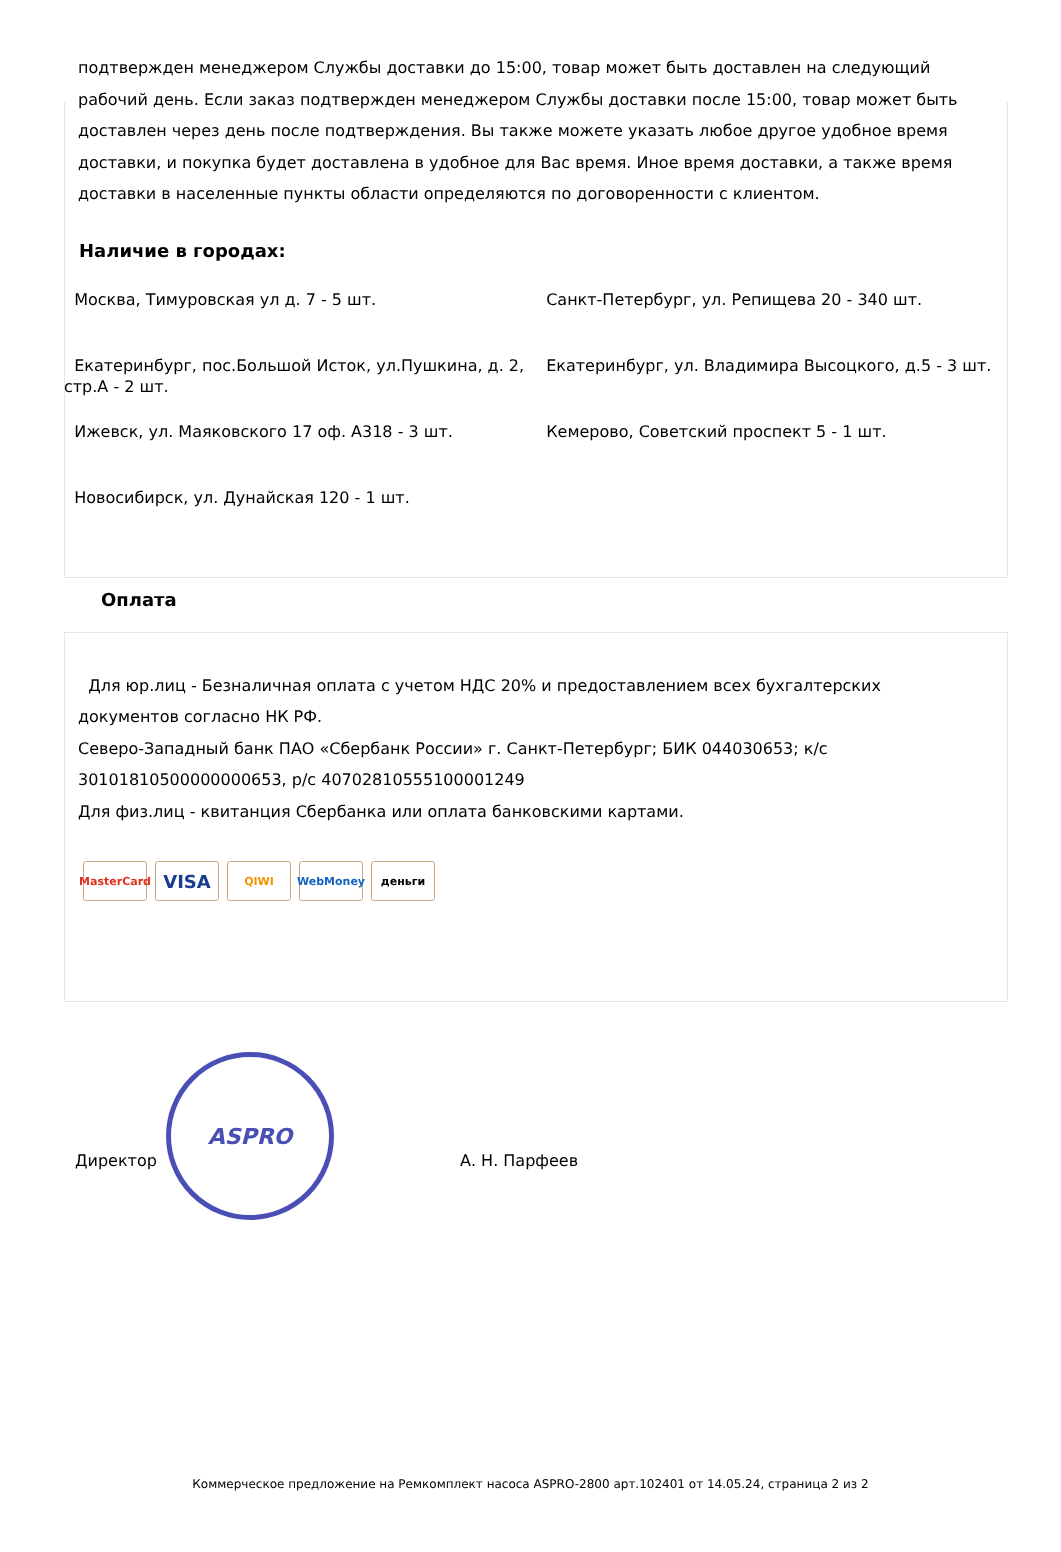ASPRO
подтвержден менеджером Службы доставки до 15:00, товар может быть доставлен на следующий рабочий день. Если заказ подтвержден менеджером Службы доставки после 15:00, товар может быть доставлен через день после подтверждения. Вы также можете указать любое другое удобное время доставки, и покупка будет доставлена в удобное для Вас время. Иное время доставки, а также время доставки в населенные пункты области определяются по договоренности с клиентом.
Наличие в городах:
Москва, Тимуровская ул д. 7 - 5 шт.
Санкт-Петербург, ул. Репищева 20 - 340 шт.
Екатеринбург, пос.Большой Исток, ул.Пушкина, д. 2, стр.А - 2 шт.
Екатеринбург, ул. Владимира Высоцкого, д.5 - 3 шт.
Ижевск, ул. Маяковского 17 оф. А318 - 3 шт.
Кемерово, Советский проспект 5 - 1 шт.
Новосибирск, ул. Дунайская 120 - 1 шт.
Оплата
Для юр.лиц - Безналичная оплата с учетом НДС 20% и предоставлением всех бухгалтерских документов согласно НК РФ.
Северо-Западный банк ПАО «Сбербанк России» г. Санкт-Петербург; БИК 044030653; к/с 30101810500000000653, р/с 40702810555100001249
Для физ.лиц - квитанция Сбербанка или оплата банковскими картами.
MasterCard VISA QIWI WebMoney деньги
Директор А. Н. Парфеев
Коммерческое предложение на Ремкомплект насоса ASPRO-2800 арт.102401 от 14.05.24, страница 2 из 2